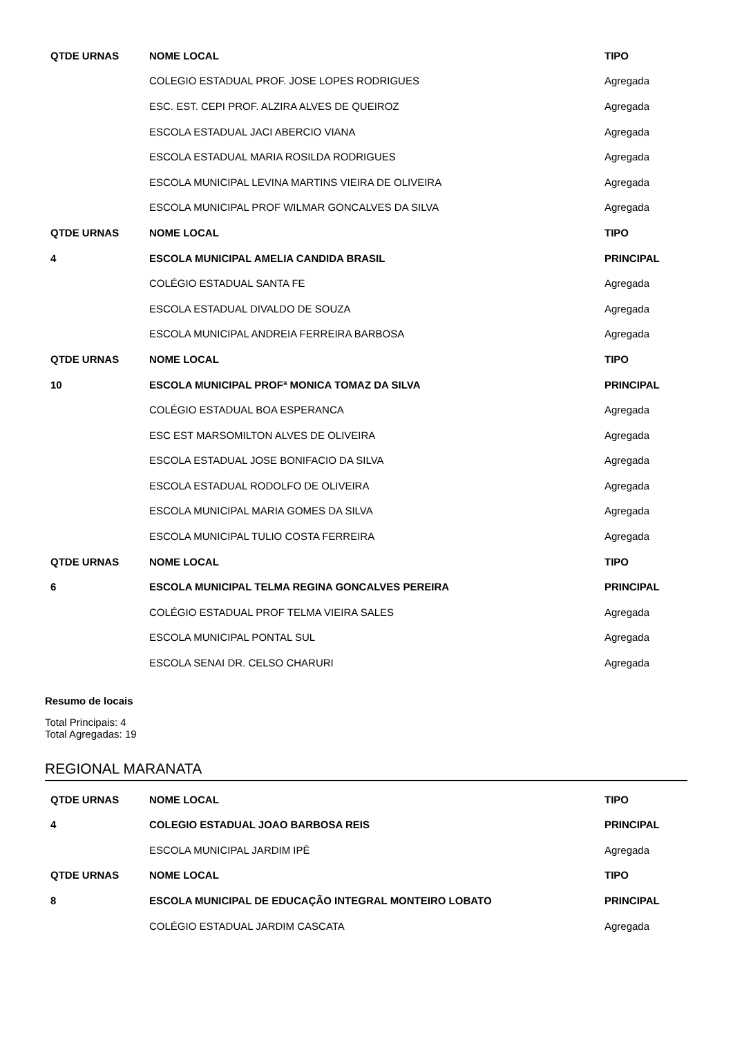| QTDE URNAS | NOME LOCAL | TIPO |
| --- | --- | --- |
| | COLEGIO ESTADUAL PROF. JOSE LOPES RODRIGUES | Agregada |
| | ESC. EST. CEPI PROF. ALZIRA ALVES DE QUEIROZ | Agregada |
| | ESCOLA ESTADUAL JACI ABERCIO VIANA | Agregada |
| | ESCOLA ESTADUAL MARIA ROSILDA RODRIGUES | Agregada |
| | ESCOLA MUNICIPAL LEVINA MARTINS VIEIRA DE OLIVEIRA | Agregada |
| | ESCOLA MUNICIPAL PROF WILMAR GONCALVES DA SILVA | Agregada |
| QTDE URNAS | NOME LOCAL | TIPO |
| 4 | ESCOLA MUNICIPAL AMELIA CANDIDA BRASIL | PRINCIPAL |
| | COLÉGIO ESTADUAL SANTA FE | Agregada |
| | ESCOLA ESTADUAL DIVALDO DE SOUZA | Agregada |
| | ESCOLA MUNICIPAL ANDREIA FERREIRA BARBOSA | Agregada |
| QTDE URNAS | NOME LOCAL | TIPO |
| 10 | ESCOLA MUNICIPAL PROFª MONICA TOMAZ DA SILVA | PRINCIPAL |
| | COLÉGIO ESTADUAL BOA ESPERANCA | Agregada |
| | ESC EST MARSOMILTON ALVES DE OLIVEIRA | Agregada |
| | ESCOLA ESTADUAL JOSE BONIFACIO DA SILVA | Agregada |
| | ESCOLA ESTADUAL RODOLFO DE OLIVEIRA | Agregada |
| | ESCOLA MUNICIPAL MARIA GOMES DA SILVA | Agregada |
| | ESCOLA MUNICIPAL TULIO COSTA FERREIRA | Agregada |
| QTDE URNAS | NOME LOCAL | TIPO |
| 6 | ESCOLA MUNICIPAL TELMA REGINA GONCALVES PEREIRA | PRINCIPAL |
| | COLÉGIO ESTADUAL PROF TELMA VIEIRA SALES | Agregada |
| | ESCOLA MUNICIPAL PONTAL SUL | Agregada |
| | ESCOLA SENAI DR. CELSO CHARURI | Agregada |
Resumo de locais
Total Principais: 4
Total Agregadas: 19
REGIONAL MARANATA
| QTDE URNAS | NOME LOCAL | TIPO |
| --- | --- | --- |
| 4 | COLEGIO ESTADUAL JOAO BARBOSA REIS | PRINCIPAL |
| | ESCOLA MUNICIPAL JARDIM IPÊ | Agregada |
| QTDE URNAS | NOME LOCAL | TIPO |
| 8 | ESCOLA MUNICIPAL DE EDUCAÇÃO INTEGRAL MONTEIRO LOBATO | PRINCIPAL |
| | COLÉGIO ESTADUAL JARDIM CASCATA | Agregada |